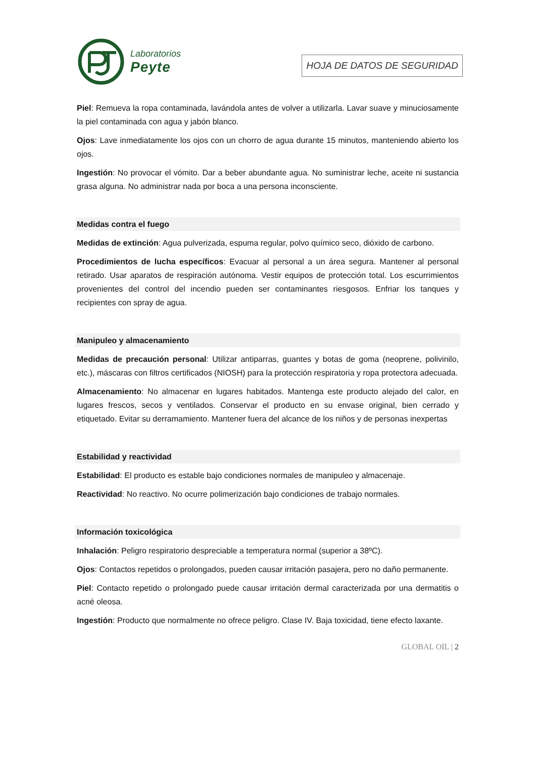Laboratorios
Peyte
HOJA DE DATOS DE SEGURIDAD
Piel: Remueva la ropa contaminada, lavándola antes de volver a utilizarla. Lavar suave y minuciosamente la piel contaminada con agua y jabón blanco.
Ojos: Lave inmediatamente los ojos con un chorro de agua durante 15 minutos, manteniendo abierto los ojos.
Ingestión: No provocar el vómito. Dar a beber abundante agua. No suministrar leche, aceite ni sustancia grasa alguna. No administrar nada por boca a una persona inconsciente.
Medidas contra el fuego
Medidas de extinción: Agua pulverizada, espuma regular, polvo químico seco, dióxido de carbono.
Procedimientos de lucha específicos: Evacuar al personal a un área segura. Mantener al personal retirado. Usar aparatos de respiración autónoma. Vestir equipos de protección total. Los escurrimientos provenientes del control del incendio pueden ser contaminantes riesgosos. Enfriar los tanques y recipientes con spray de agua.
Manipuleo y almacenamiento
Medidas de precaución personal: Utilizar antiparras, guantes y botas de goma (neoprene, polivinilo, etc.), máscaras con filtros certificados (NIOSH) para la protección respiratoria y ropa protectora adecuada.
Almacenamiento: No almacenar en lugares habitados. Mantenga este producto alejado del calor, en lugares frescos, secos y ventilados. Conservar el producto en su envase original, bien cerrado y etiquetado. Evitar su derramamiento. Mantener fuera del alcance de los niños y de personas inexpertas
Estabilidad y reactividad
Estabilidad: El producto es estable bajo condiciones normales de manipuleo y almacenaje.
Reactividad: No reactivo. No ocurre polimerización bajo condiciones de trabajo normales.
Información toxicológica
Inhalación: Peligro respiratorio despreciable a temperatura normal (superior a 38ºC).
Ojos: Contactos repetidos o prolongados, pueden causar irritación pasajera, pero no daño permanente.
Piel: Contacto repetido o prolongado puede causar irritación dermal caracterizada por una dermatitis o acné oleosa.
Ingestión: Producto que normalmente no ofrece peligro. Clase IV. Baja toxicidad, tiene efecto laxante.
GLOBAL OIL | 2